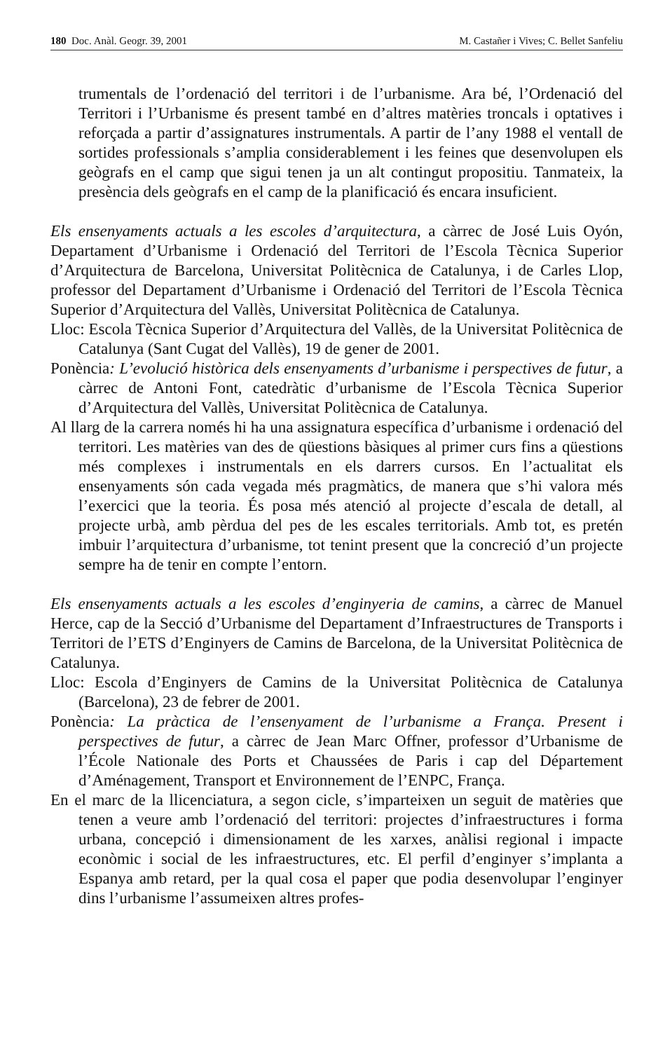180 Doc. Anàl. Geogr. 39, 2001 M. Castañer i Vives; C. Bellet Sanfeliu
trumentals de l’ordenació del territori i de l’urbanisme. Ara bé, l’Ordenació del Territori i l’Urbanisme és present també en d’altres matèries troncals i optatives i reforçada a partir d’assignatures instrumentals. A partir de l’any 1988 el ventall de sortides professionals s’amplia considerablement i les feines que desenvolupen els geògrafs en el camp que sigui tenen ja un alt contingut propositiu. Tanmateix, la presència dels geògrafs en el camp de la planificació és encara insuficient.
Els ensenyaments actuals a les escoles d’arquitectura, a càrrec de José Luis Oyón, Departament d’Urbanisme i Ordenació del Territori de l’Escola Tècnica Superior d’Arquitectura de Barcelona, Universitat Politècnica de Catalunya, i de Carles Llop, professor del Departament d’Urbanisme i Ordenació del Territori de l’Escola Tècnica Superior d’Arquitectura del Vallès, Universitat Politècnica de Catalunya.
Lloc: Escola Tècnica Superior d’Arquitectura del Vallès, de la Universitat Politècnica de Catalunya (Sant Cugat del Vallès), 19 de gener de 2001.
Ponència: L’evolució històrica dels ensenyaments d’urbanisme i perspectives de futur, a càrrec de Antoni Font, catedràtic d’urbanisme de l’Escola Tècnica Superior d’Arquitectura del Vallès, Universitat Politècnica de Catalunya.
Al llarg de la carrera només hi ha una assignatura específica d’urbanisme i ordenació del territori. Les matèries van des de qüestions bàsiques al primer curs fins a qüestions més complexes i instrumentals en els darrers cursos. En l’actualitat els ensenyaments són cada vegada més pragmàtics, de manera que s’hi valora més l’exercici que la teoria. És posa més atenció al projecte d’escala de detall, al projecte urbà, amb pèrdua del pes de les escales territorials. Amb tot, es pretén imbuir l’arquitectura d’urbanisme, tot tenint present que la concreció d’un projecte sempre ha de tenir en compte l’entorn.
Els ensenyaments actuals a les escoles d’enginyeria de camins, a càrrec de Manuel Herce, cap de la Secció d’Urbanisme del Departament d’Infraestructures de Transports i Territori de l’ETS d’Enginyers de Camins de Barcelona, de la Universitat Politècnica de Catalunya.
Lloc: Escola d’Enginyers de Camins de la Universitat Politècnica de Catalunya (Barcelona), 23 de febrer de 2001.
Ponència: La pràctica de l’ensenyament de l’urbanisme a França. Present i perspectives de futur, a càrrec de Jean Marc Offner, professor d’Urbanisme de l’École Nationale des Ports et Chaussées de Paris i cap del Département d’Aménagement, Transport et Environnement de l’ENPC, França.
En el marc de la llicenciatura, a segon cicle, s’imparteixen un seguit de matèries que tenen a veure amb l’ordenació del territori: projectes d’infraestructures i forma urbana, concepció i dimensionament de les xarxes, anàlisi regional i impacte econòmic i social de les infraestructures, etc. El perfil d’enginyer s’implanta a Espanya amb retard, per la qual cosa el paper que podia desenvolupar l’enginyer dins l’urbanisme l’assumeixen altres profes-